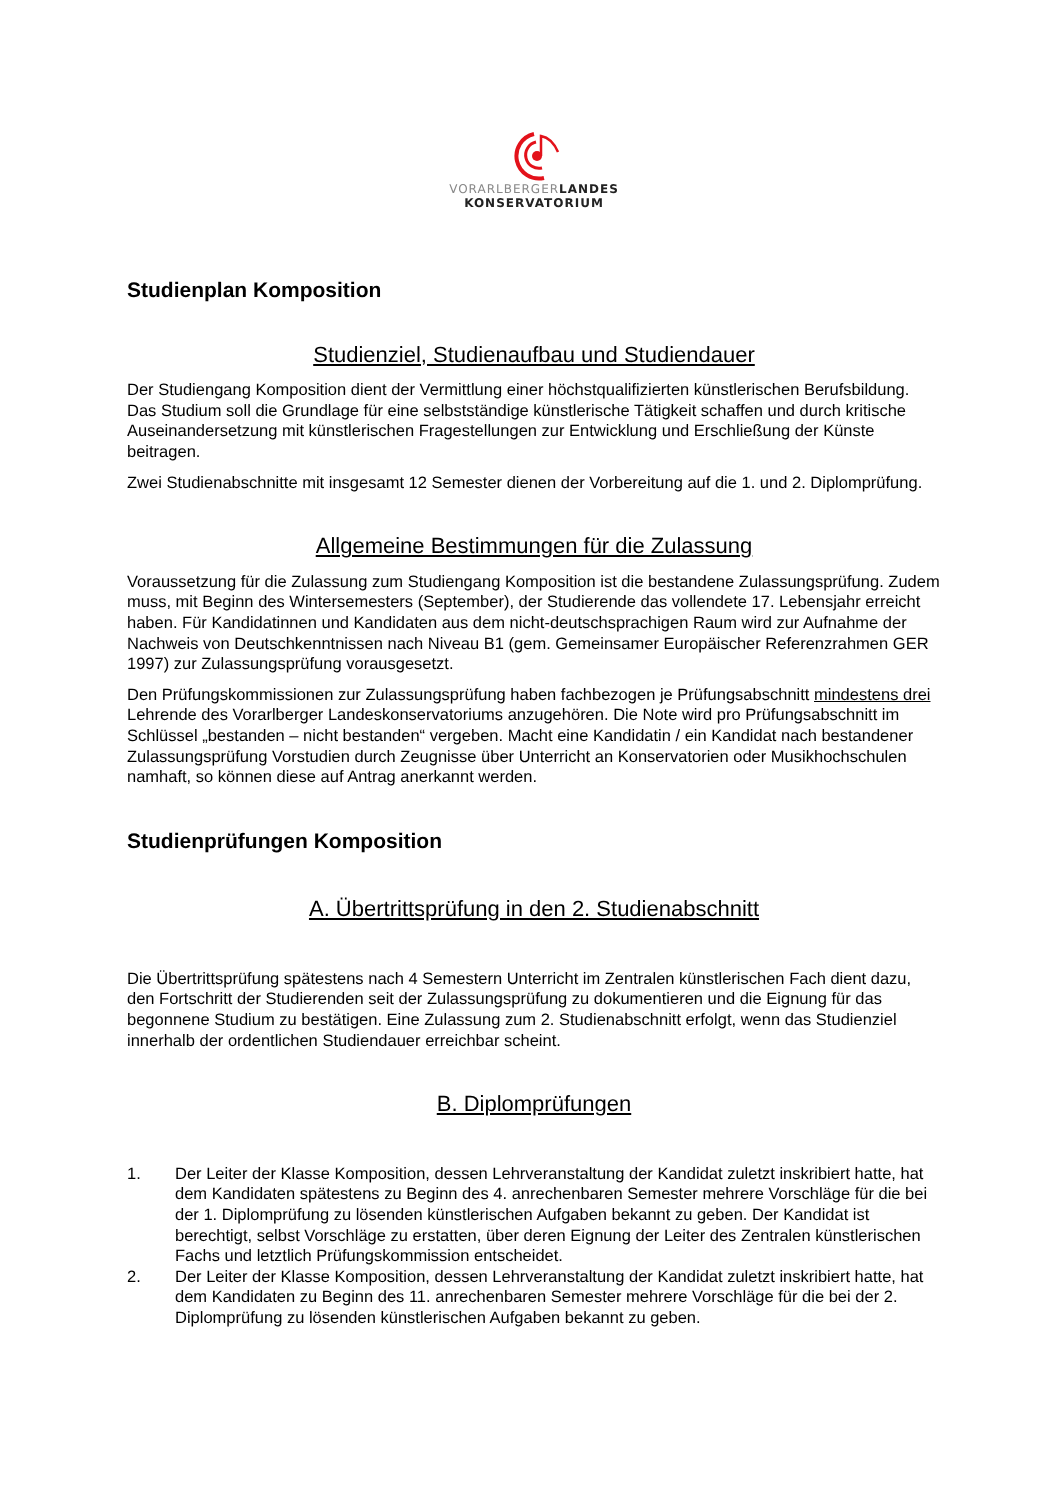VORARLBERGER LANDES
KONSERVATORIUM
Studienplan Komposition
Studienziel, Studienaufbau und Studiendauer
Der Studiengang Komposition dient der Vermittlung einer höchstqualifizierten künstlerischen Berufsbildung. Das Studium soll die Grundlage für eine selbstständige künstlerische Tätigkeit schaffen und durch kritische Auseinandersetzung mit künstlerischen Fragestellungen zur Entwicklung und Erschließung der Künste beitragen.
Zwei Studienabschnitte mit insgesamt 12 Semester dienen der Vorbereitung auf die 1. und 2. Diplomprüfung.
Allgemeine Bestimmungen für die Zulassung
Voraussetzung für die Zulassung zum Studiengang Komposition ist die bestandene Zulassungsprüfung. Zudem muss, mit Beginn des Wintersemesters (September), der Studierende das vollendete 17. Lebensjahr erreicht haben. Für Kandidatinnen und Kandidaten aus dem nicht-deutschsprachigen Raum wird zur Aufnahme der Nachweis von Deutschkenntnissen nach Niveau B1 (gem. Gemeinsamer Europäischer Referenzrahmen GER 1997) zur Zulassungsprüfung vorausgesetzt.
Den Prüfungskommissionen zur Zulassungsprüfung haben fachbezogen je Prüfungsabschnitt mindestens drei Lehrende des Vorarlberger Landeskonservatoriums anzugehören. Die Note wird pro Prüfungsabschnitt im Schlüssel „bestanden – nicht bestanden“ vergeben. Macht eine Kandidatin / ein Kandidat nach bestandener Zulassungsprüfung Vorstudien durch Zeugnisse über Unterricht an Konservatorien oder Musikhochschulen namhaft, so können diese auf Antrag anerkannt werden.
Studienprüfungen Komposition
A. Übertrittsprüfung in den 2. Studienabschnitt
Die Übertrittsprüfung spätestens nach 4 Semestern Unterricht im Zentralen künstlerischen Fach dient dazu, den Fortschritt der Studierenden seit der Zulassungsprüfung zu dokumentieren und die Eignung für das begonnene Studium zu bestätigen. Eine Zulassung zum 2. Studienabschnitt erfolgt, wenn das Studienziel innerhalb der ordentlichen Studiendauer erreichbar scheint.
B. Diplomprüfungen
1. Der Leiter der Klasse Komposition, dessen Lehrveranstaltung der Kandidat zuletzt inskribiert hatte, hat dem Kandidaten spätestens zu Beginn des 4. anrechenbaren Semester mehrere Vorschläge für die bei der 1. Diplomprüfung zu lösenden künstlerischen Aufgaben bekannt zu geben. Der Kandidat ist berechtigt, selbst Vorschläge zu erstatten, über deren Eignung der Leiter des Zentralen künstlerischen Fachs und letztlich Prüfungskommission entscheidet.
2. Der Leiter der Klasse Komposition, dessen Lehrveranstaltung der Kandidat zuletzt inskribiert hatte, hat dem Kandidaten zu Beginn des 11. anrechenbaren Semester mehrere Vorschläge für die bei der 2. Diplomprüfung zu lösenden künstlerischen Aufgaben bekannt zu geben.